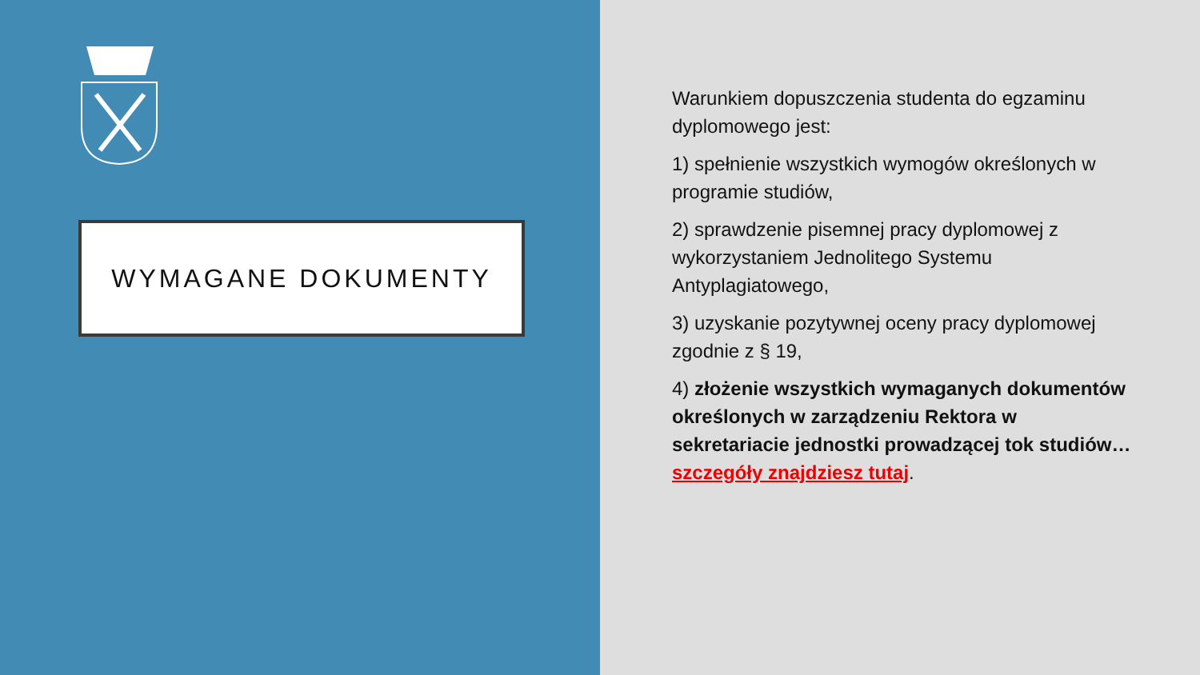WYMAGANE DOKUMENTY
Warunkiem dopuszczenia studenta do egzaminu dyplomowego jest:
1) spełnienie wszystkich wymogów określonych w programie studiów,
2) sprawdzenie pisemnej pracy dyplomowej z wykorzystaniem Jednolitego Systemu Antyplagiatowego,
3) uzyskanie pozytywnej oceny pracy dyplomowej zgodnie z § 19,
4) złożenie wszystkich wymaganych dokumentów określonych w zarządzeniu Rektora w sekretariacie jednostki prowadzącej tok studiów… szczegóły znajdziesz tutaj.